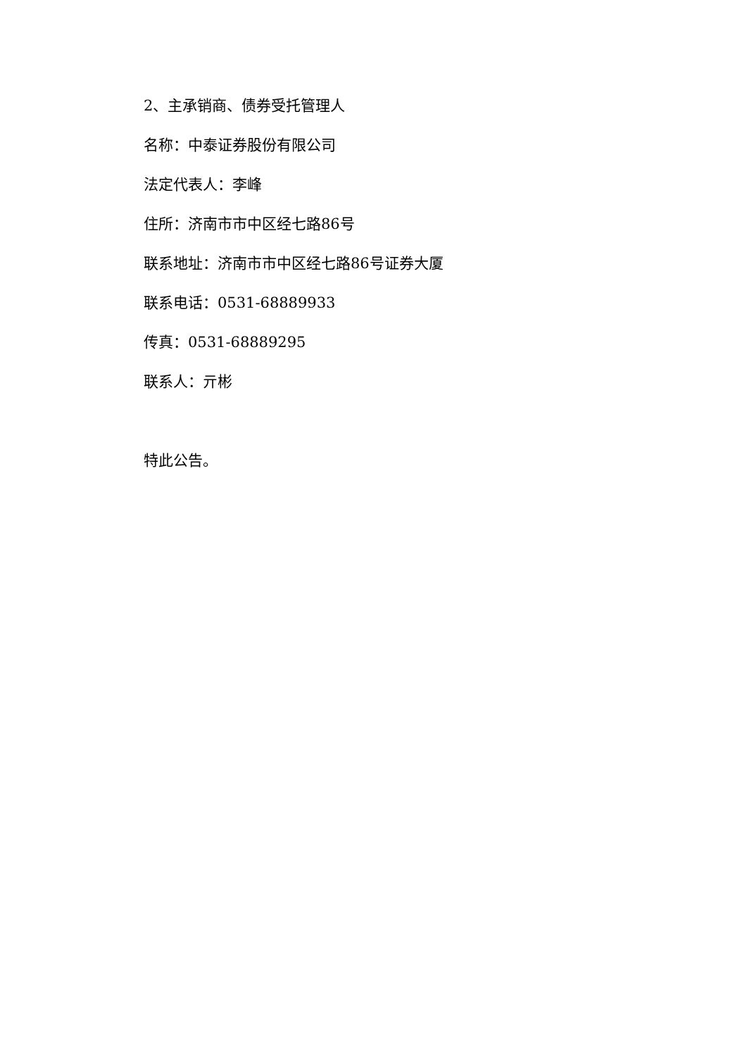2、主承销商、债券受托管理人
名称：中泰证券股份有限公司
法定代表人：李峰
住所：济南市市中区经七路86号
联系地址：济南市市中区经七路86号证券大厦
联系电话：0531-68889933
传真：0531-68889295
联系人：亓彬
特此公告。